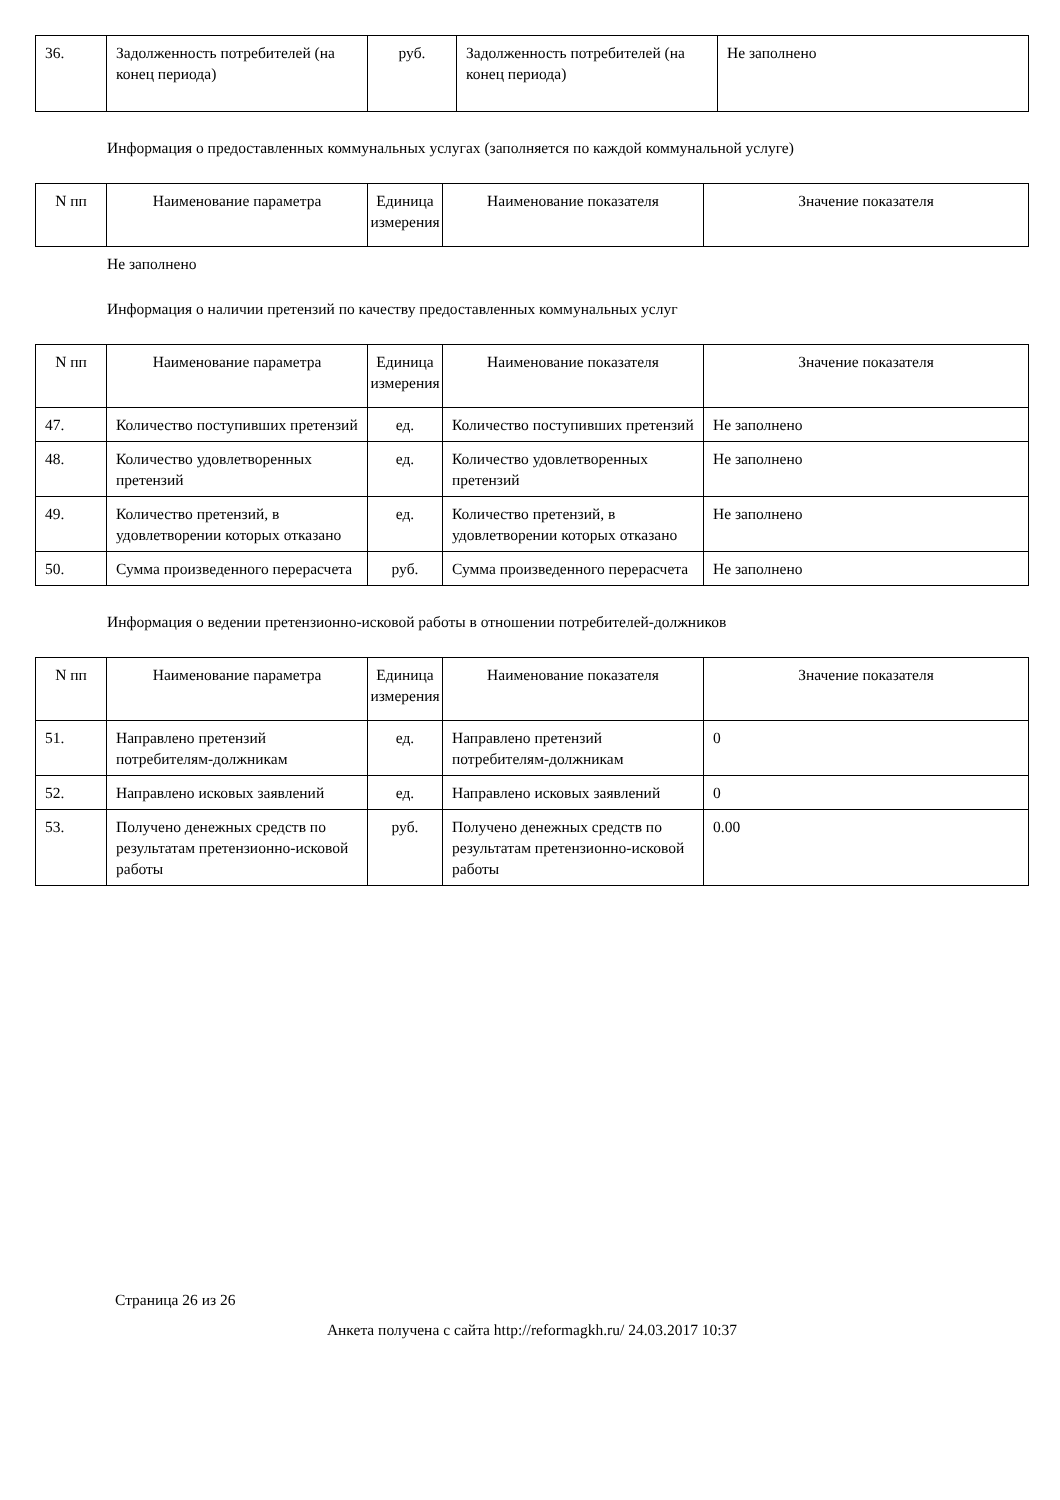| 36. | Задолженность потребителей (на конец периода) | руб. | Задолженность потребителей (на конец периода) | Не заполнено |
Информация о предоставленных коммунальных услугах (заполняется по каждой коммунальной услуге)
| N пп | Наименование параметра | Единица измерения | Наименование показателя | Значение показателя |
| --- | --- | --- | --- | --- |
Не заполнено
Информация о наличии претензий по качеству предоставленных коммунальных услуг
| N пп | Наименование параметра | Единица измерения | Наименование показателя | Значение показателя |
| --- | --- | --- | --- | --- |
| 47. | Количество поступивших претензий | ед. | Количество поступивших претензий | Не заполнено |
| 48. | Количество удовлетворенных претензий | ед. | Количество удовлетворенных претензий | Не заполнено |
| 49. | Количество претензий, в удовлетворении которых отказано | ед. | Количество претензий, в удовлетворении которых отказано | Не заполнено |
| 50. | Сумма произведенного перерасчета | руб. | Сумма произведенного перерасчета | Не заполнено |
Информация о ведении претензионно-исковой работы в отношении потребителей-должников
| N пп | Наименование параметра | Единица измерения | Наименование показателя | Значение показателя |
| --- | --- | --- | --- | --- |
| 51. | Направлено претензий потребителям-должникам | ед. | Направлено претензий потребителям-должникам | 0 |
| 52. | Направлено исковых заявлений | ед. | Направлено исковых заявлений | 0 |
| 53. | Получено денежных средств по результатам претензионно-исковой работы | руб. | Получено денежных средств по результатам претензионно-исковой работы | 0.00 |
Страница 26 из 26
Анкета получена с сайта http://reformagkh.ru/ 24.03.2017 10:37